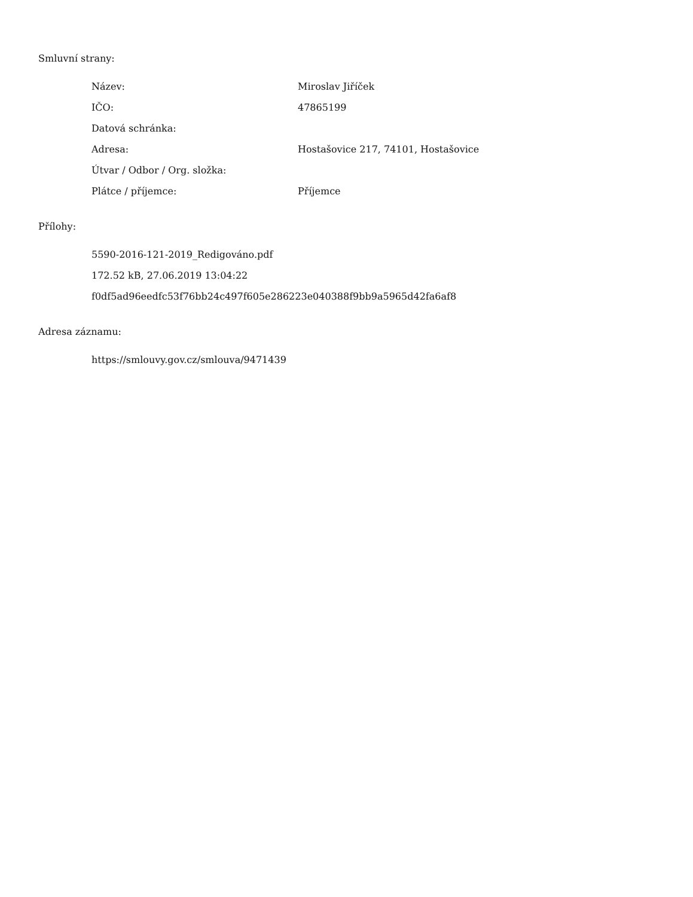Smluvní strany:
| Název: | Miroslav Jiříček |
| IČO: | 47865199 |
| Datová schránka: | |
| Adresa: | Hostašovice 217, 74101, Hostašovice |
| Útvar / Odbor / Org. složka: | |
| Plátce / příjemce: | Příjemce |
Přílohy:
5590-2016-121-2019_Redigováno.pdf
172.52 kB, 27.06.2019 13:04:22
f0df5ad96eedfc53f76bb24c497f605e286223e040388f9bb9a5965d42fa6af8
Adresa záznamu:
https://smlouvy.gov.cz/smlouva/9471439